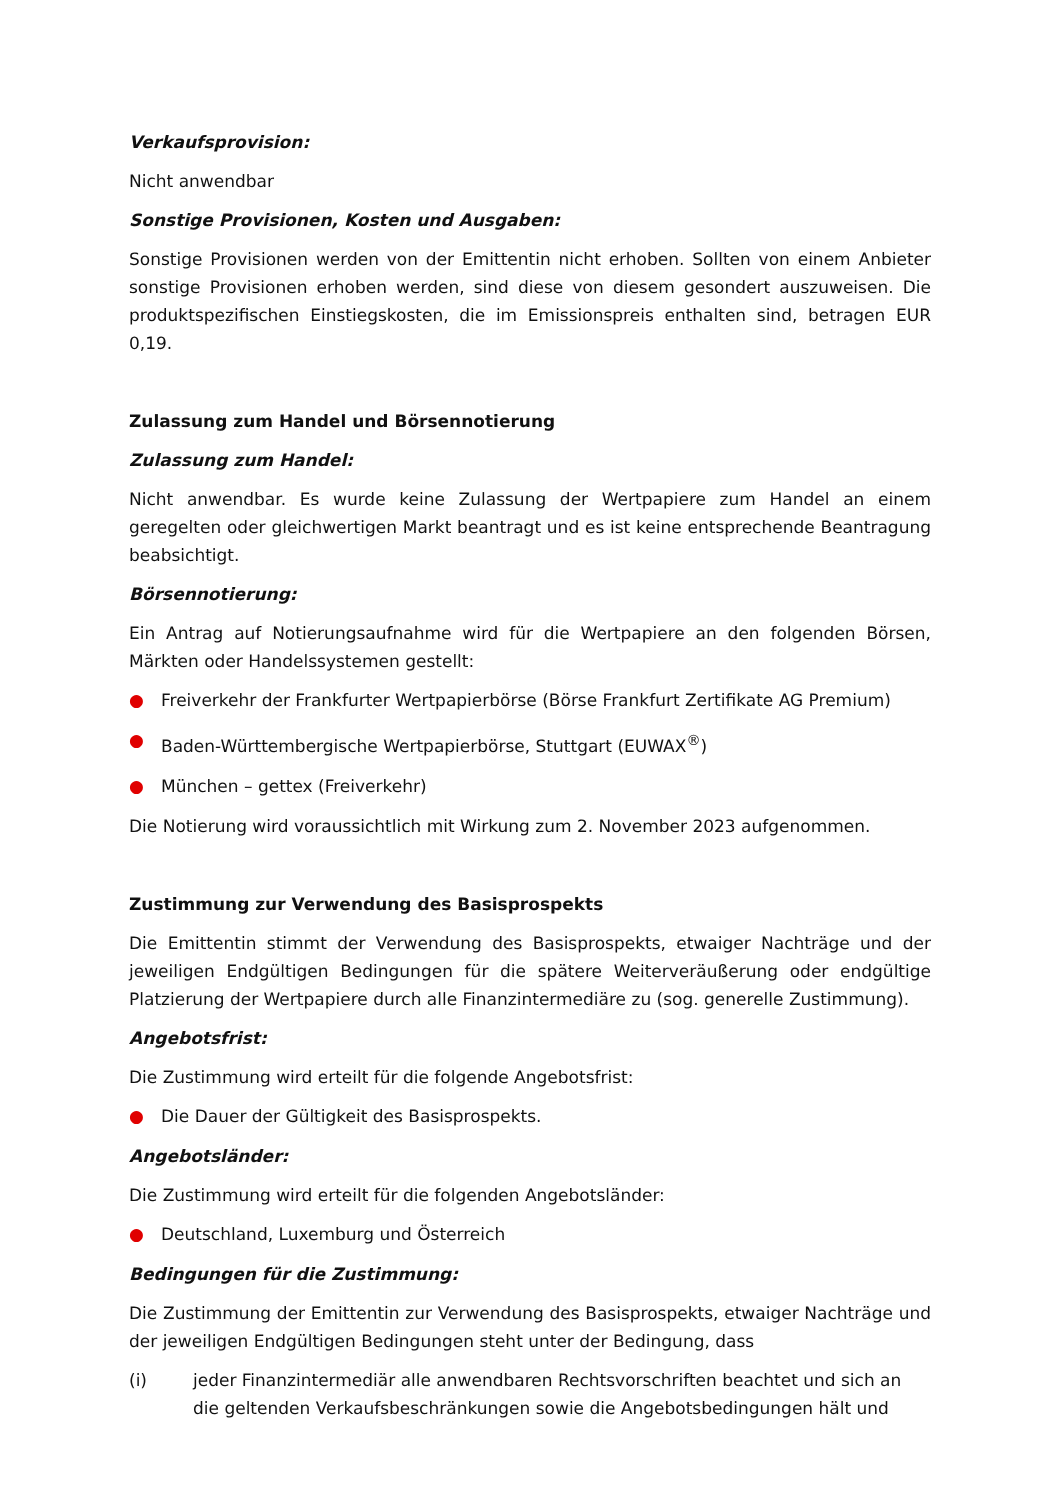Verkaufsprovision:
Nicht anwendbar
Sonstige Provisionen, Kosten und Ausgaben:
Sonstige Provisionen werden von der Emittentin nicht erhoben. Sollten von einem Anbieter sonstige Provisionen erhoben werden, sind diese von diesem gesondert auszuweisen. Die produktspezifischen Einstiegskosten, die im Emissionspreis enthalten sind, betragen EUR 0,19.
Zulassung zum Handel und Börsennotierung
Zulassung zum Handel:
Nicht anwendbar. Es wurde keine Zulassung der Wertpapiere zum Handel an einem geregelten oder gleichwertigen Markt beantragt und es ist keine entsprechende Beantragung beabsichtigt.
Börsennotierung:
Ein Antrag auf Notierungsaufnahme wird für die Wertpapiere an den folgenden Börsen, Märkten oder Handelssystemen gestellt:
● Freiverkehr der Frankfurter Wertpapierbörse (Börse Frankfurt Zertifikate AG Premium)
● Baden-Württembergische Wertpapierbörse, Stuttgart (EUWAX<sup>®</sup>)
● München – gettex (Freiverkehr)
Die Notierung wird voraussichtlich mit Wirkung zum 2. November 2023 aufgenommen.
Zustimmung zur Verwendung des Basisprospekts
Die Emittentin stimmt der Verwendung des Basisprospekts, etwaiger Nachträge und der jeweiligen Endgültigen Bedingungen für die spätere Weiterveräußerung oder endgültige Platzierung der Wertpapiere durch alle Finanzintermediäre zu (sog. generelle Zustimmung).
Angebotsfrist:
Die Zustimmung wird erteilt für die folgende Angebotsfrist:
● Die Dauer der Gültigkeit des Basisprospekts.
Angebotsländer:
Die Zustimmung wird erteilt für die folgenden Angebotsländer:
● Deutschland, Luxemburg und Österreich
Bedingungen für die Zustimmung:
Die Zustimmung der Emittentin zur Verwendung des Basisprospekts, etwaiger Nachträge und der jeweiligen Endgültigen Bedingungen steht unter der Bedingung, dass
(i) jeder Finanzintermediär alle anwendbaren Rechtsvorschriften beachtet und sich an die geltenden Verkaufsbeschränkungen sowie die Angebotsbedingungen hält und